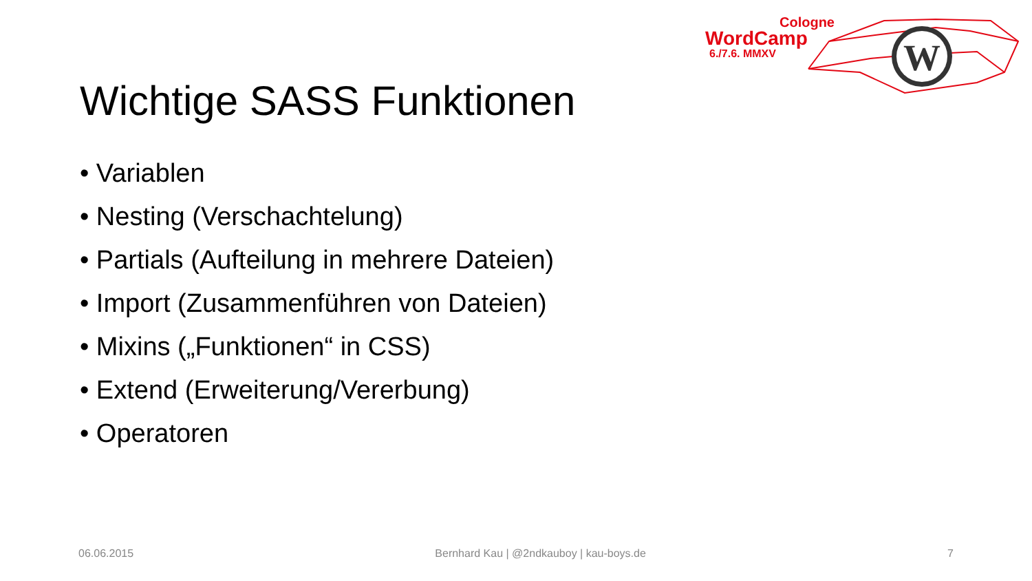Cologne
WordCamp
6./7.6. MMXV
W
Wichtige SASS Funktionen
• Variablen
• Nesting (Verschachtelung)
• Partials (Aufteilung in mehrere Dateien)
• Import (Zusammenführen von Dateien)
• Mixins („Funktionen“ in CSS)
• Extend (Erweiterung/Vererbung)
• Operatoren
06.06.2015 Bernhard Kau | @2ndkauboy | kau-boys.de 7